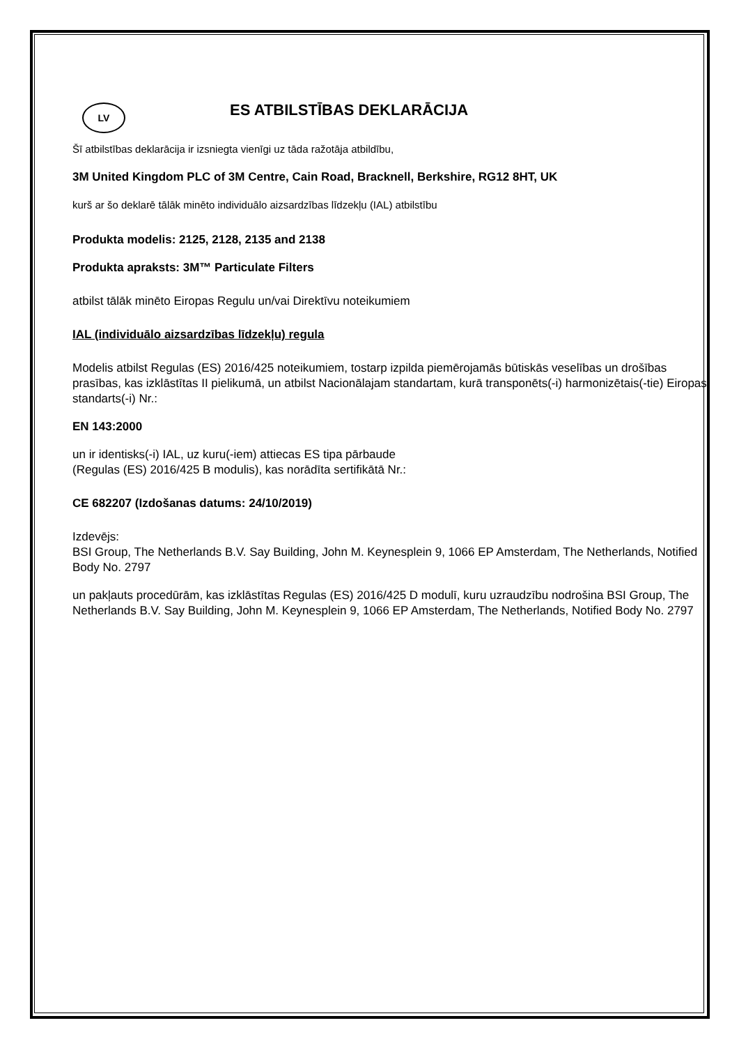LV
ES ATBILSTĪBAS DEKLARĀCIJA
Šī atbilstības deklarācija ir izsniegta vienīgi uz tāda ražotāja atbildību,
3M United Kingdom PLC of 3M Centre, Cain Road, Bracknell, Berkshire, RG12 8HT, UK
kurš ar šo deklarē tālāk minēto individuālo aizsardzības līdzekļu (IAL) atbilstību
Produkta modelis: 2125, 2128, 2135 and 2138
Produkta apraksts: 3M™ Particulate Filters
atbilst tālāk minēto Eiropas Regulu un/vai Direktīvu noteikumiem
IAL (individuālo aizsardzības līdzekļu) regula
Modelis atbilst Regulas (ES) 2016/425 noteikumiem, tostarp izpilda piemērojamās būtiskās veselības un drošības prasības, kas izklāstītas II pielikumā, un atbilst Nacionālajam standartam, kurā transponēts(-i) harmonizētais(-tie) Eiropas standarts(-i) Nr.:
EN 143:2000
un ir identisks(-i) IAL, uz kuru(-iem) attiecas ES tipa pārbaude
(Regulas (ES) 2016/425 B modulis), kas norādīta sertifikātā Nr.:
CE 682207 (Izdošanas datums: 24/10/2019)
Izdevējs:
BSI Group, The Netherlands B.V. Say Building, John M. Keynesplein 9, 1066 EP Amsterdam, The Netherlands, Notified Body No. 2797
un pakļauts procedūrām, kas izklāstītas Regulas (ES) 2016/425 D modulī, kuru uzraudzību nodrošina BSI Group, The Netherlands B.V. Say Building, John M. Keynesplein 9, 1066 EP Amsterdam, The Netherlands, Notified Body No. 2797